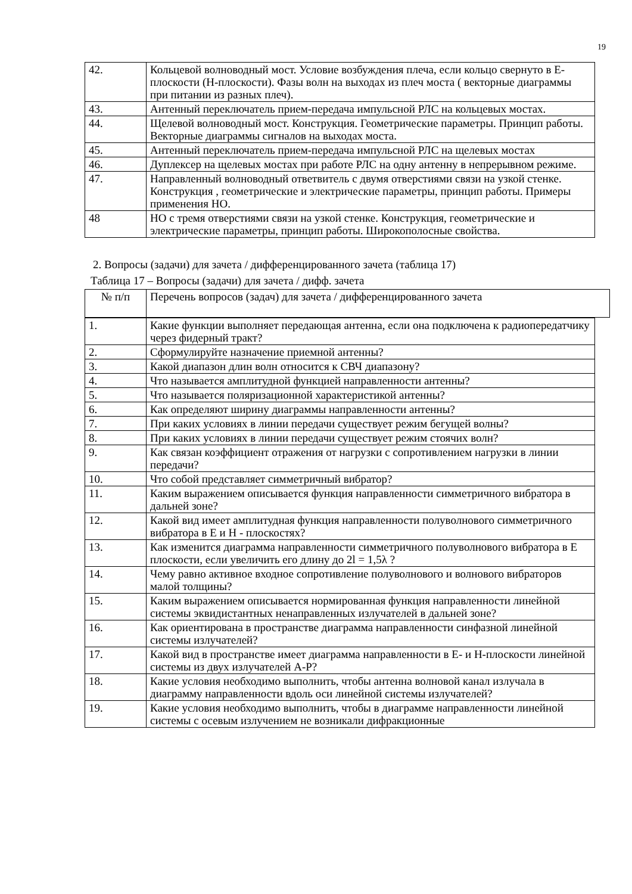19
| 42. | Кольцевой волноводный мост. Условие возбуждения плеча, если кольцо свернуто в Е-плоскости (Н-плоскости). Фазы волн на выходах из плеч моста ( векторные диаграммы при питании из разных плеч). |
| 43. | Антенный переключатель прием-передача импульсной РЛС на кольцевых мостах. |
| 44. | Щелевой волноводный мост. Конструкция. Геометрические параметры. Принцип работы. Векторные диаграммы сигналов на выходах моста. |
| 45. | Антенный переключатель прием-передача импульсной РЛС на щелевых мостах |
| 46. | Дуплексер на щелевых мостах при работе РЛС на одну антенну в непрерывном режиме. |
| 47. | Направленный волноводный ответвитель с двумя отверстиями связи на узкой стенке. Конструкция , геометрические и электрические параметры, принцип работы. Примеры применения НО. |
| 48 | НО с тремя отверстиями связи на узкой стенке. Конструкция, геометрические и электрические параметры, принцип работы. Широкополосные свойства. |
2. Вопросы (задачи) для зачета / дифференцированного зачета (таблица 17)
Таблица 17 – Вопросы (задачи) для зачета / дифф. зачета
| № п/п | Перечень вопросов (задач) для зачета / дифференцированного зачета |
| 1. | Какие функции выполняет передающая антенна, если она подключена к радиопередатчику через фидерный тракт? |
| 2. | Сформулируйте назначение приемной антенны? |
| 3. | Какой диапазон длин волн относится к СВЧ диапазону? |
| 4. | Что называется амплитудной функцией направленности антенны? |
| 5. | Что называется поляризационной характеристикой антенны? |
| 6. | Как определяют ширину диаграммы направленности антенны? |
| 7. | При каких условиях в линии передачи существует режим бегущей волны? |
| 8. | При каких условиях в линии передачи существует режим стоячих волн? |
| 9. | Как связан коэффициент отражения от нагрузки с сопротивлением нагрузки в линии передачи? |
| 10. | Что собой представляет симметричный вибратор? |
| 11. | Каким выражением описывается функция направленности симметричного вибратора в дальней зоне? |
| 12. | Какой вид имеет амплитудная функция направленности полуволнового симметричного вибратора в Е и Н - плоскостях? |
| 13. | Как изменится диаграмма направленности симметричного полуволнового вибратора в Е плоскости, если увеличить его длину до 2l = 1,5λ ? |
| 14. | Чему равно активное входное сопротивление полуволнового и волнового вибраторов малой толщины? |
| 15. | Каким выражением описывается нормированная функция направленности линейной системы эквидистантных ненаправленных излучателей в дальней зоне? |
| 16. | Как ориентирована в пространстве диаграмма направленности синфазной линейной системы излучателей? |
| 17. | Какой вид в пространстве имеет диаграмма направленности в Е- и Н-плоскости линейной системы из двух излучателей А-Р? |
| 18. | Какие условия необходимо выполнить, чтобы антенна волновой канал излучала в диаграмму направленности вдоль оси линейной системы излучателей? |
| 19. | Какие условия необходимо выполнить, чтобы в диаграмме направленности линейной системы с осевым излучением не возникали дифракционные |